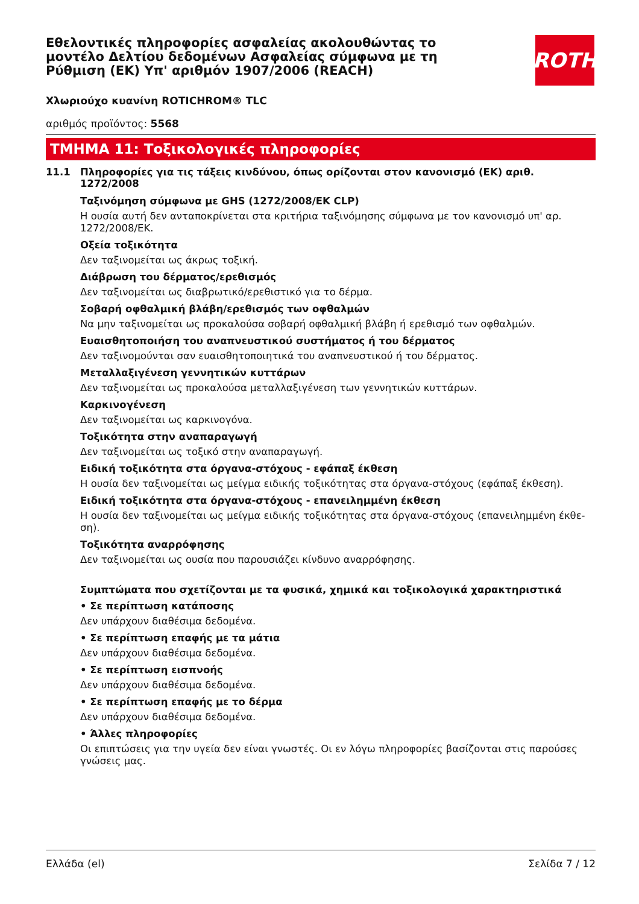Εθελοντικές πληροφορίες ασφαλείας ακολουθώντας το μοντέλο Δελτίου δεδομένων Ασφαλείας σύμφωνα με τη Ρύθμιση (ΕΚ) Υπ' αριθμόν 1907/2006 (REACH)
ROTH
Χλωριούχο κυανίνη ROTICHROM® TLC
αριθμός προϊόντος: 5568
ΤΜΗΜΑ 11: Τοξικολογικές πληροφορίες
11.1 Πληροφορίες για τις τάξεις κινδύνου, όπως ορίζονται στον κανονισμό (ΕΚ) αριθ. 1272/2008
Ταξινόμηση σύμφωνα με GHS (1272/2008/ΕΚ CLP)
Η ουσία αυτή δεν ανταποκρίνεται στα κριτήρια ταξινόμησης σύμφωνα με τον κανονισμό υπ' αρ. 1272/2008/ΕΚ.
Οξεία τοξικότητα
Δεν ταξινομείται ως άκρως τοξική.
Διάβρωση του δέρματος/ερεθισμός
Δεν ταξινομείται ως διαβρωτικό/ερεθιστικό για το δέρμα.
Σοβαρή οφθαλμική βλάβη/ερεθισμός των οφθαλμών
Να μην ταξινομείται ως προκαλούσα σοβαρή οφθαλμική βλάβη ή ερεθισμό των οφθαλμών.
Ευαισθητοποιήση του αναπνευστικού συστήματος ή του δέρματος
Δεν ταξινομούνται σαν ευαισθητοποιητικά του αναπνευστικού ή του δέρματος.
Μεταλλαξιγένεση γεννητικών κυττάρων
Δεν ταξινομείται ως προκαλούσα μεταλλαξιγένεση των γεννητικών κυττάρων.
Καρκινογένεση
Δεν ταξινομείται ως καρκινογόνα.
Τοξικότητα στην αναπαραγωγή
Δεν ταξινομείται ως τοξικό στην αναπαραγωγή.
Ειδική τοξικότητα στα όργανα-στόχους - εφάπαξ έκθεση
Η ουσία δεν ταξινομείται ως μείγμα ειδικής τοξικότητας στα όργανα-στόχους (εφάπαξ έκθεση).
Ειδική τοξικότητα στα όργανα-στόχους - επανειλημμένη έκθεση
Η ουσία δεν ταξινομείται ως μείγμα ειδικής τοξικότητας στα όργανα-στόχους (επανειλημμένη έκθε-ση).
Τοξικότητα αναρρόφησης
Δεν ταξινομείται ως ουσία που παρουσιάζει κίνδυνο αναρρόφησης.
Συμπτώματα που σχετίζονται με τα φυσικά, χημικά και τοξικολογικά χαρακτηριστικά
• Σε περίπτωση κατάποσης
Δεν υπάρχουν διαθέσιμα δεδομένα.
• Σε περίπτωση επαφής με τα μάτια
Δεν υπάρχουν διαθέσιμα δεδομένα.
• Σε περίπτωση εισπνοής
Δεν υπάρχουν διαθέσιμα δεδομένα.
• Σε περίπτωση επαφής με το δέρμα
Δεν υπάρχουν διαθέσιμα δεδομένα.
• Άλλες πληροφορίες
Οι επιπτώσεις για την υγεία δεν είναι γνωστές. Οι εν λόγω πληροφορίες βασίζονται στις παρούσες γνώσεις μας.
Ελλάδα (el) Σελίδα 7 / 12